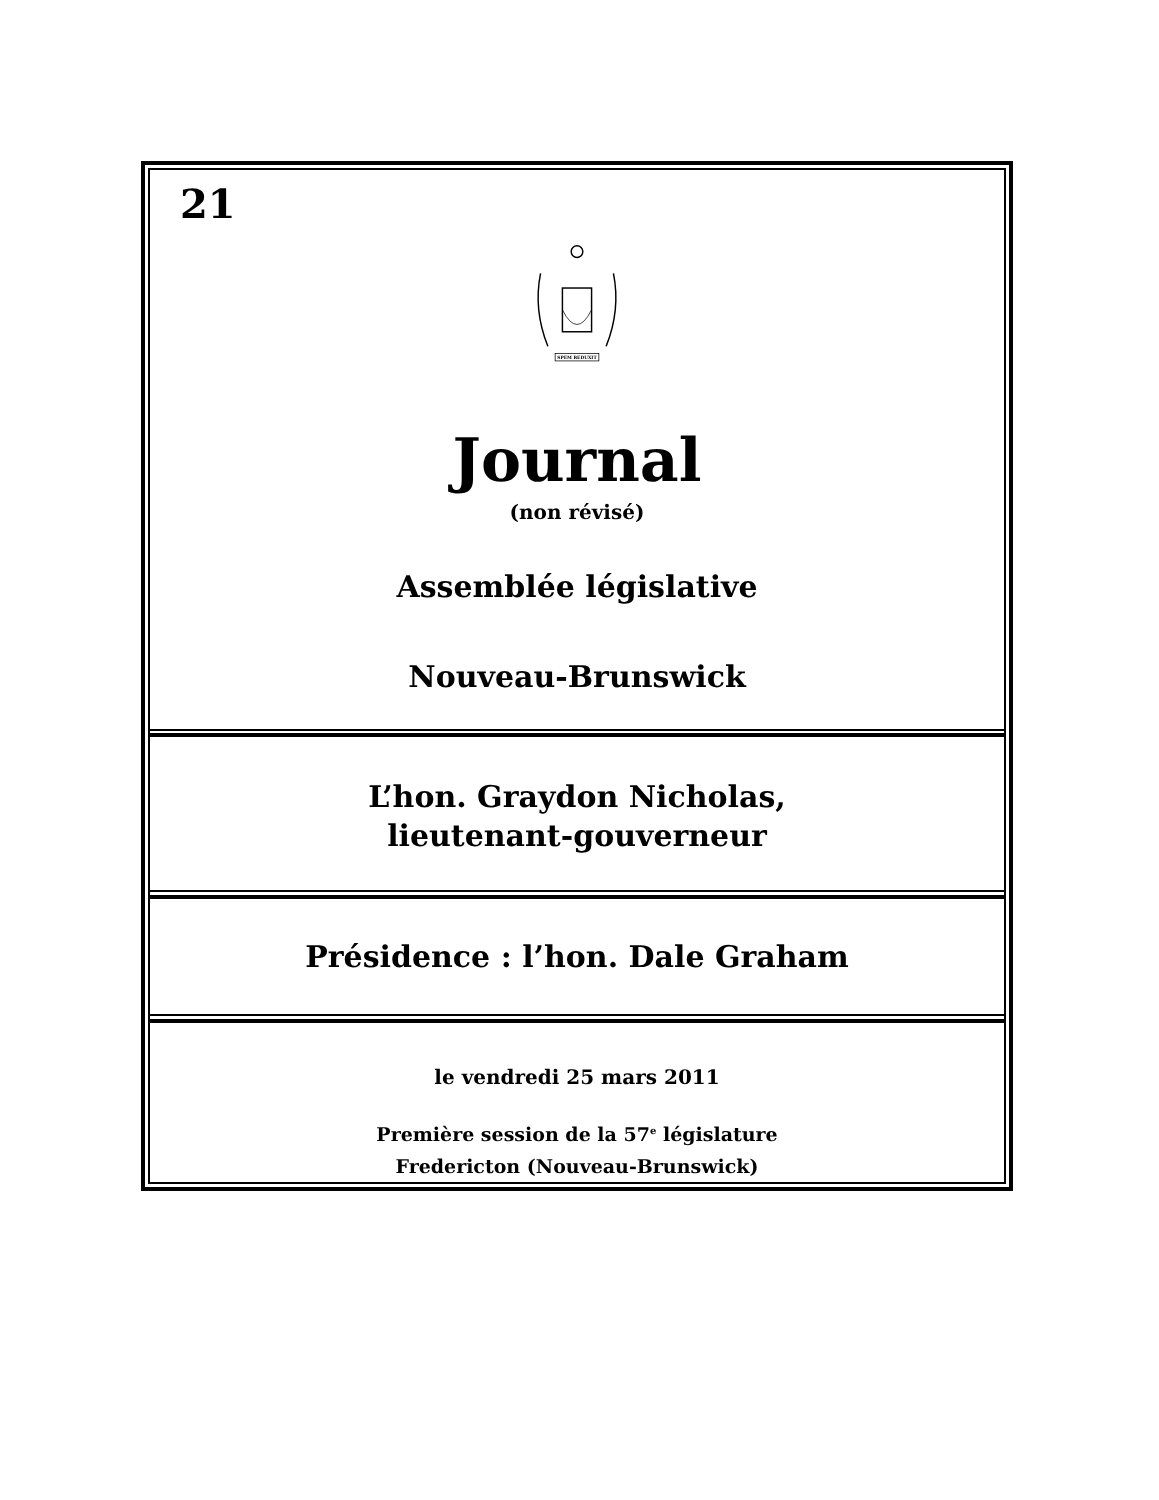21
SPEM REDUXIT
Journal
(non révisé)
Assemblée législative
Nouveau-Brunswick
L’hon. Graydon Nicholas,
lieutenant-gouverneur
Présidence : l’hon. Dale Graham
le vendredi 25 mars 2011
Première session de la 57<sup>e</sup> législature
Fredericton (Nouveau-Brunswick)